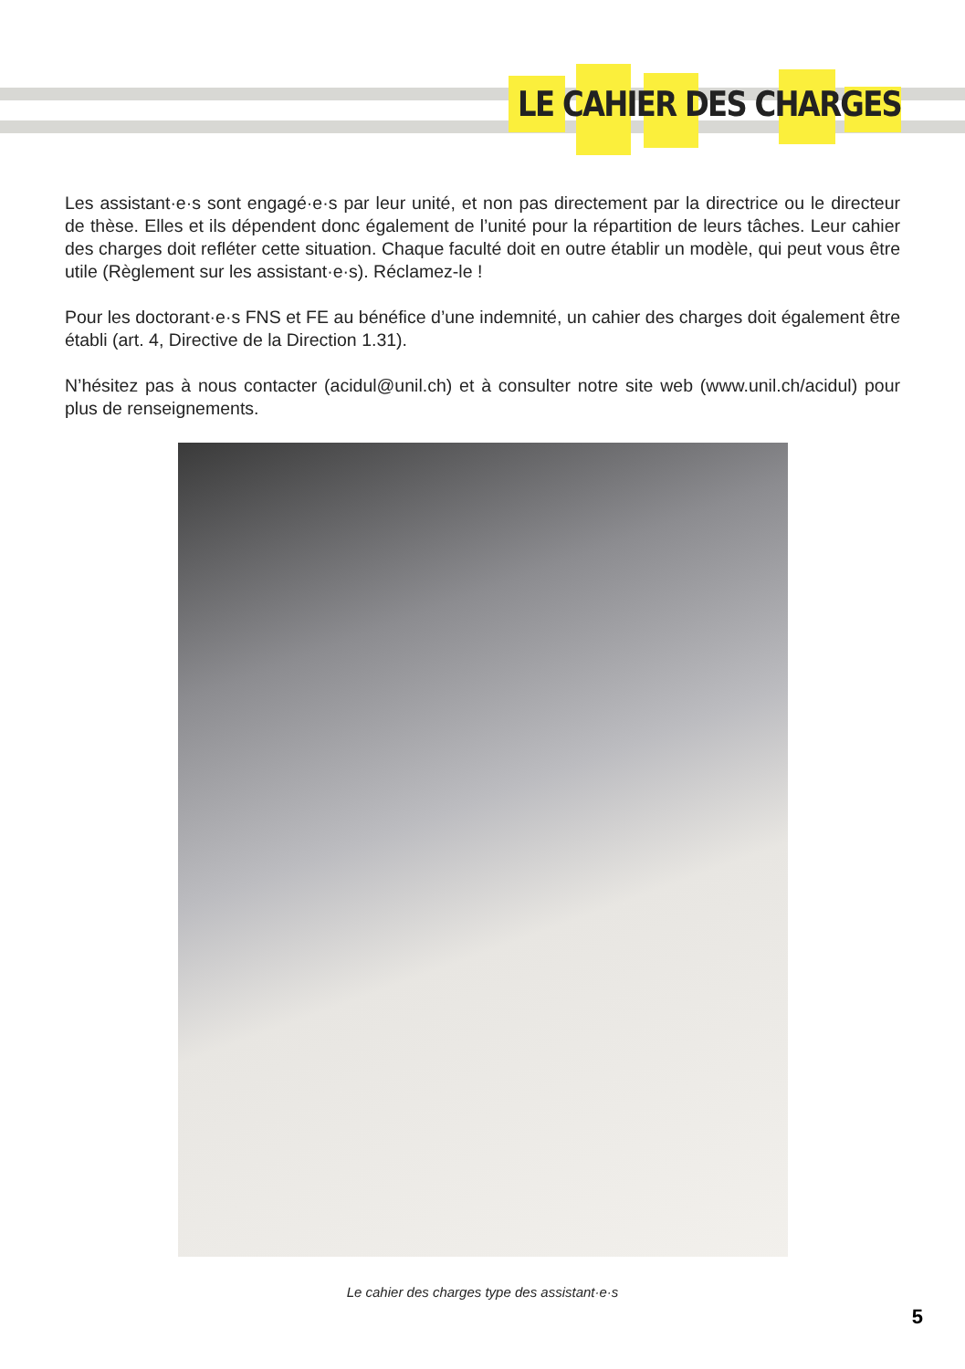LE CAHIER DES CHARGES
Les assistant·e·s sont engagé·e·s par leur unité, et non pas directement par la directrice ou le directeur de thèse. Elles et ils dépendent donc également de l’unité pour la répartition de leurs tâches. Leur cahier des charges doit refléter cette situation. Chaque faculté doit en outre établir un modèle, qui peut vous être utile (Règlement sur les assistant·e·s). Réclamez-le !
Pour les doctorant·e·s FNS et FE au bénéfice d’une indemnité, un cahier des charges doit également être établi (art. 4, Directive de la Direction 1.31).
N’hésitez pas à nous contacter (acidul@unil.ch) et à consulter notre site web (www.unil.ch/acidul) pour plus de renseignements.
Le cahier des charges type des assistant·e·s
5